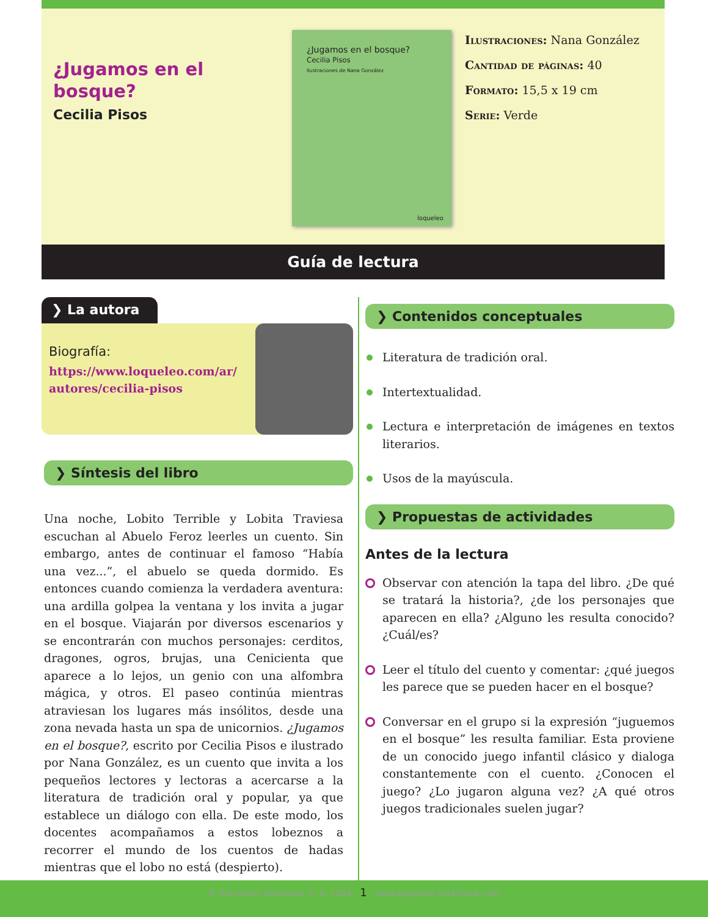¿Jugamos en el bosque?
Cecilia Pisos
¿Jugamos en el bosque?
Cecilia Pisos
Ilustraciones de Nana González
loqueleo
Ilustraciones: Nana González
Cantidad de páginas: 40
Formato: 15,5 x 19 cm
Serie: Verde
Guía de lectura
❯ La autora
Biografía:
https://www.loqueleo.com/ar/ autores/cecilia-pisos
❯ Síntesis del libro
Una noche, Lobito Terrible y Lobita Traviesa escuchan al Abuelo Feroz leerles un cuento. Sin embargo, antes de continuar el famoso “Había una vez...”, el abuelo se queda dormido. Es entonces cuando comienza la verdadera aventura: una ardilla golpea la ventana y los invita a jugar en el bosque. Viajarán por diversos escenarios y se encontrarán con muchos personajes: cerditos, dragones, ogros, brujas, una Cenicienta que aparece a lo lejos, un genio con una alfombra mágica, y otros. El paseo continúa mientras atraviesan los lugares más insólitos, desde una zona nevada hasta un spa de unicornios. ¿Jugamos en el bosque?, escrito por Cecilia Pisos e ilustrado por Nana González, es un cuento que invita a los pequeños lectores y lectoras a acercarse a la literatura de tradición oral y popular, ya que establece un diálogo con ella. De este modo, los docentes acompañamos a estos lobeznos a recorrer el mundo de los cuentos de hadas mientras que el lobo no está (despierto).
❯ Contenidos conceptuales
Literatura de tradición oral.
Intertextualidad.
Lectura e interpretación de imágenes en textos literarios.
Usos de la mayúscula.
❯ Propuestas de actividades
Antes de la lectura
Observar con atención la tapa del libro. ¿De qué se tratará la historia?, ¿de los personajes que aparecen en ella? ¿Alguno les resulta conocido? ¿Cuál/es?
Leer el título del cuento y comentar: ¿qué juegos les parece que se pueden hacer en el bosque?
Conversar en el grupo si la expresión “juguemos en el bosque” les resulta familiar. Esta proviene de un conocido juego infantil clásico y dialoga constantemente con el cuento. ¿Conocen el juego? ¿Lo jugaron alguna vez? ¿A qué otros juegos tradicionales suelen jugar?
© Ediciones Santillana S. A. 2024 1 www.loqueleo.santillana.com